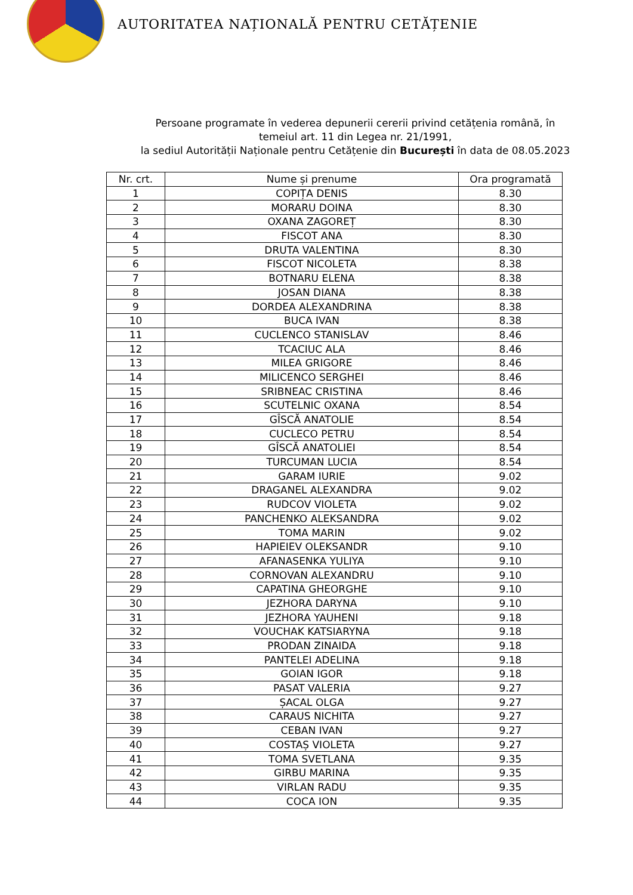AUTORITATEA NAȚIONALĂ PENTRU CETĂȚENIE
Persoane programate în vederea depunerii cererii privind cetățenia română, în
temeiul art. 11 din Legea nr. 21/1991,
la sediul Autorității Naționale pentru Cetățenie din București în data de 08.05.2023
| Nr. crt. | Nume și prenume | Ora programată |
| --- | --- | --- |
| 1 | COPIȚA DENIS | 8.30 |
| 2 | MORARU DOINA | 8.30 |
| 3 | OXANA ZAGOREȚ | 8.30 |
| 4 | FISCOT ANA | 8.30 |
| 5 | DRUTA VALENTINA | 8.30 |
| 6 | FISCOT NICOLETA | 8.38 |
| 7 | BOTNARU ELENA | 8.38 |
| 8 | JOSAN DIANA | 8.38 |
| 9 | DORDEA ALEXANDRINA | 8.38 |
| 10 | BUCA IVAN | 8.38 |
| 11 | CUCLENCO STANISLAV | 8.46 |
| 12 | TCACIUC ALA | 8.46 |
| 13 | MILEA GRIGORE | 8.46 |
| 14 | MILICENCO SERGHEI | 8.46 |
| 15 | SRIBNEAC CRISTINA | 8.46 |
| 16 | SCUTELNIC OXANA | 8.54 |
| 17 | GÎSCĂ ANATOLIE | 8.54 |
| 18 | CUCLECO PETRU | 8.54 |
| 19 | GÎSCĂ ANATOLIEI | 8.54 |
| 20 | TURCUMAN LUCIA | 8.54 |
| 21 | GARAM IURIE | 9.02 |
| 22 | DRAGANEL ALEXANDRA | 9.02 |
| 23 | RUDCOV VIOLETA | 9.02 |
| 24 | PANCHENKO ALEKSANDRA | 9.02 |
| 25 | TOMA MARIN | 9.02 |
| 26 | HAPIEIEV OLEKSANDR | 9.10 |
| 27 | AFANASENKA YULIYA | 9.10 |
| 28 | CORNOVAN ALEXANDRU | 9.10 |
| 29 | CAPATINA GHEORGHE | 9.10 |
| 30 | JEZHORA DARYNA | 9.10 |
| 31 | JEZHORA YAUHENI | 9.18 |
| 32 | VOUCHAK KATSIARYNA | 9.18 |
| 33 | PRODAN ZINAIDA | 9.18 |
| 34 | PANTELEI ADELINA | 9.18 |
| 35 | GOIAN IGOR | 9.18 |
| 36 | PASAT VALERIA | 9.27 |
| 37 | ȘACAL OLGA | 9.27 |
| 38 | CARAUS NICHITA | 9.27 |
| 39 | CEBAN IVAN | 9.27 |
| 40 | COSTAȘ VIOLETA | 9.27 |
| 41 | TOMA SVETLANA | 9.35 |
| 42 | GIRBU MARINA | 9.35 |
| 43 | VIRLAN RADU | 9.35 |
| 44 | COCA ION | 9.35 |